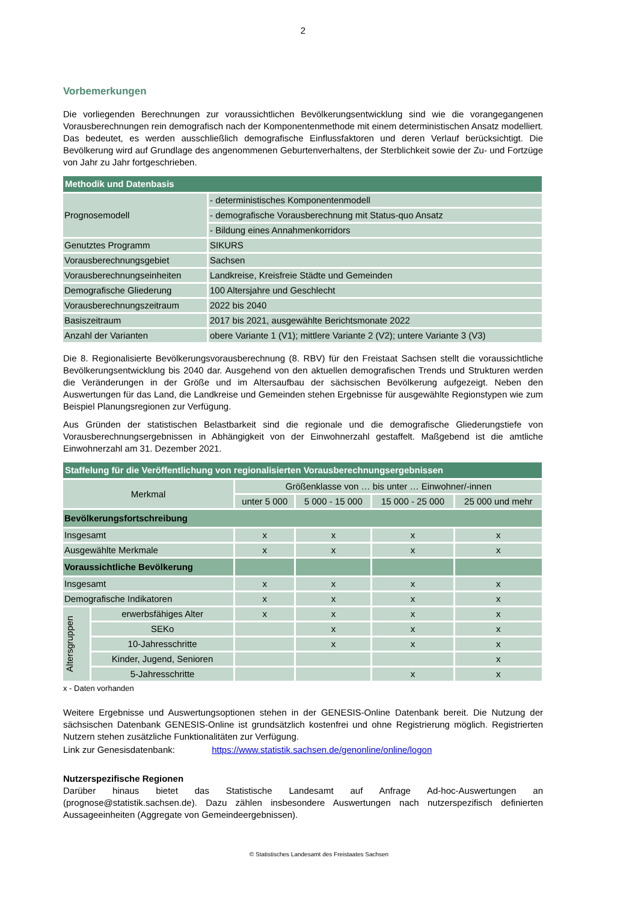2
Vorbemerkungen
Die vorliegenden Berechnungen zur voraussichtlichen Bevölkerungsentwicklung sind wie die vorangegangenen Vorausberechnungen rein demografisch nach der Komponentenmethode mit einem deterministischen Ansatz modelliert. Das bedeutet, es werden ausschließlich demografische Einflussfaktoren und deren Verlauf berücksichtigt. Die Bevölkerung wird auf Grundlage des angenommenen Geburtenverhaltens, der Sterblichkeit sowie der Zu- und Fortzüge von Jahr zu Jahr fortgeschrieben.
| Methodik und Datenbasis | |
| Prognosemodell | - deterministisches Komponentenmodell |
| | - demografische Vorausberechnung mit Status-quo Ansatz |
| | - Bildung eines Annahmenkorridors |
| Genutztes Programm | SIKURS |
| Vorausberechnungsgebiet | Sachsen |
| Vorausberechnungseinheiten | Landkreise, Kreisfreie Städte und Gemeinden |
| Demografische Gliederung | 100 Altersjahre und Geschlecht |
| Vorausberechnungszeitraum | 2022 bis 2040 |
| Basiszeitraum | 2017 bis 2021, ausgewählte Berichtsmonate 2022 |
| Anzahl der Varianten | obere Variante 1 (V1); mittlere Variante 2 (V2); untere Variante 3 (V3) |
Die 8. Regionalisierte Bevölkerungsvorausberechnung (8. RBV) für den Freistaat Sachsen stellt die voraussichtliche Bevölkerungsentwicklung bis 2040 dar. Ausgehend von den aktuellen demografischen Trends und Strukturen werden die Veränderungen in der Größe und im Altersaufbau der sächsischen Bevölkerung aufgezeigt. Neben den Auswertungen für das Land, die Landkreise und Gemeinden stehen Ergebnisse für ausgewählte Regionstypen wie zum Beispiel Planungsregionen zur Verfügung.
Aus Gründen der statistischen Belastbarkeit sind die regionale und die demografische Gliederungstiefe von Vorausberechnungsergebnissen in Abhängigkeit von der Einwohnerzahl gestaffelt. Maßgebend ist die amtliche Einwohnerzahl am 31. Dezember 2021.
| Staffelung für die Veröffentlichung von regionalisierten Vorausberechnungsergebnissen | | | | | |
| Merkmal | | Größenklasse von … bis unter … Einwohner/-innen | | | |
| | | unter 5 000 | 5 000 - 15 000 | 15 000 - 25 000 | 25 000 und mehr |
| Bevölkerungsfortschreibung | | | | | |
| Insgesamt | | x | x | x | x |
| Ausgewählte Merkmale | | x | x | x | x |
| Voraussichtliche Bevölkerung | | | | | |
| Insgesamt | | x | x | x | x |
| Demografische Indikatoren | | x | x | x | x |
| Altersgruppen | erwerbsfähiges Alter | x | x | x | x |
| | SEKo | | x | x | x |
| | 10-Jahresschritte | | x | x | x |
| | Kinder, Jugend, Senioren | | | | x |
| | 5-Jahresschritte | | | x | x |
x - Daten vorhanden
Weitere Ergebnisse und Auswertungsoptionen stehen in der GENESIS-Online Datenbank bereit. Die Nutzung der sächsischen Datenbank GENESIS-Online ist grundsätzlich kostenfrei und ohne Registrierung möglich. Registrierten Nutzern stehen zusätzliche Funktionalitäten zur Verfügung.
Link zur Genesisdatenbank: https://www.statistik.sachsen.de/genonline/online/logon
Nutzerspezifische Regionen
Darüber hinaus bietet das Statistische Landesamt auf Anfrage Ad-hoc-Auswertungen an (prognose@statistik.sachsen.de). Dazu zählen insbesondere Auswertungen nach nutzerspezifisch definierten Aussageeinheiten (Aggregate von Gemeindeergebnissen).
© Statistisches Landesamt des Freistaates Sachsen